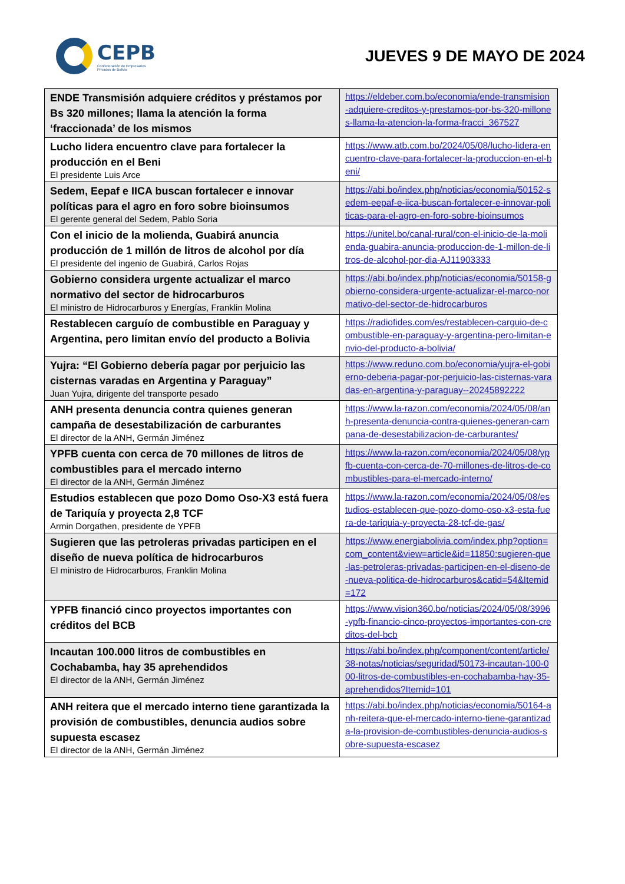CEPB
Confederación de Empresarios
Privados de Bolivia
JUEVES 9 DE MAYO DE 2024
| ENDE Transmisión adquiere créditos y préstamos por Bs 320 millones; llama la atención la forma ‘fraccionada’ de los mismos | https://eldeber.com.bo/economia/ende-transmision-adquiere-creditos-y-prestamos-por-bs-320-millones-llama-la-atencion-la-forma-fracci_367527 |
| Lucho lidera encuentro clave para fortalecer la producción en el Beni El presidente Luis Arce | https://www.atb.com.bo/2024/05/08/lucho-lidera-encuentro-clave-para-fortalecer-la-produccion-en-el-beni/ |
| Sedem, Eepaf e IICA buscan fortalecer e innovar políticas para el agro en foro sobre bioinsumos El gerente general del Sedem, Pablo Soria | https://abi.bo/index.php/noticias/economia/50152-sedem-eepaf-e-iica-buscan-fortalecer-e-innovar-politicas-para-el-agro-en-foro-sobre-bioinsumos |
| Con el inicio de la molienda, Guabirá anuncia producción de 1 millón de litros de alcohol por día El presidente del ingenio de Guabirá, Carlos Rojas | https://unitel.bo/canal-rural/con-el-inicio-de-la-molienda-guabira-anuncia-produccion-de-1-millon-de-litros-de-alcohol-por-dia-AJ11903333 |
| Gobierno considera urgente actualizar el marco normativo del sector de hidrocarburos El ministro de Hidrocarburos y Energías, Franklin Molina | https://abi.bo/index.php/noticias/economia/50158-gobierno-considera-urgente-actualizar-el-marco-normativo-del-sector-de-hidrocarburos |
| Restablecen carguío de combustible en Paraguay y Argentina, pero limitan envío del producto a Bolivia | https://radiofides.com/es/restablecen-carguio-de-combustible-en-paraguay-y-argentina-pero-limitan-envio-del-producto-a-bolivia/ |
| Yujra: “El Gobierno debería pagar por perjuicio las cisternas varadas en Argentina y Paraguay” Juan Yujra, dirigente del transporte pesado | https://www.reduno.com.bo/economia/yujra-el-gobierno-deberia-pagar-por-perjuicio-las-cisternas-varadas-en-argentina-y-paraguay--20245892222 |
| ANH presenta denuncia contra quienes generan campaña de desestabilización de carburantes El director de la ANH, Germán Jiménez | https://www.la-razon.com/economia/2024/05/08/anh-presenta-denuncia-contra-quienes-generan-campana-de-desestabilizacion-de-carburantes/ |
| YPFB cuenta con cerca de 70 millones de litros de combustibles para el mercado interno El director de la ANH, Germán Jiménez | https://www.la-razon.com/economia/2024/05/08/ypfb-cuenta-con-cerca-de-70-millones-de-litros-de-combustibles-para-el-mercado-interno/ |
| Estudios establecen que pozo Domo Oso-X3 está fuera de Tariquía y proyecta 2,8 TCF Armin Dorgathen, presidente de YPFB | https://www.la-razon.com/economia/2024/05/08/estudios-establecen-que-pozo-domo-oso-x3-esta-fuera-de-tariquia-y-proyecta-28-tcf-de-gas/ |
| Sugieren que las petroleras privadas participen en el diseño de nueva política de hidrocarburos El ministro de Hidrocarburos, Franklin Molina | https://www.energiabolivia.com/index.php?option=com_content&view=article&id=11850:sugieren-que-las-petroleras-privadas-participen-en-el-diseno-de-nueva-politica-de-hidrocarburos&catid=54&Itemid=172 |
| YPFB financió cinco proyectos importantes con créditos del BCB | https://www.vision360.bo/noticias/2024/05/08/3996-ypfb-financio-cinco-proyectos-importantes-con-creditos-del-bcb |
| Incautan 100.000 litros de combustibles en Cochabamba, hay 35 aprehendidos El director de la ANH, Germán Jiménez | https://abi.bo/index.php/component/content/article/38-notas/noticias/seguridad/50173-incautan-100-000-litros-de-combustibles-en-cochabamba-hay-35-aprehendidos?Itemid=101 |
| ANH reitera que el mercado interno tiene garantizada la provisión de combustibles, denuncia audios sobre supuesta escasez El director de la ANH, Germán Jiménez | https://abi.bo/index.php/noticias/economia/50164-anh-reitera-que-el-mercado-interno-tiene-garantizada-la-provision-de-combustibles-denuncia-audios-sobre-supuesta-escasez |